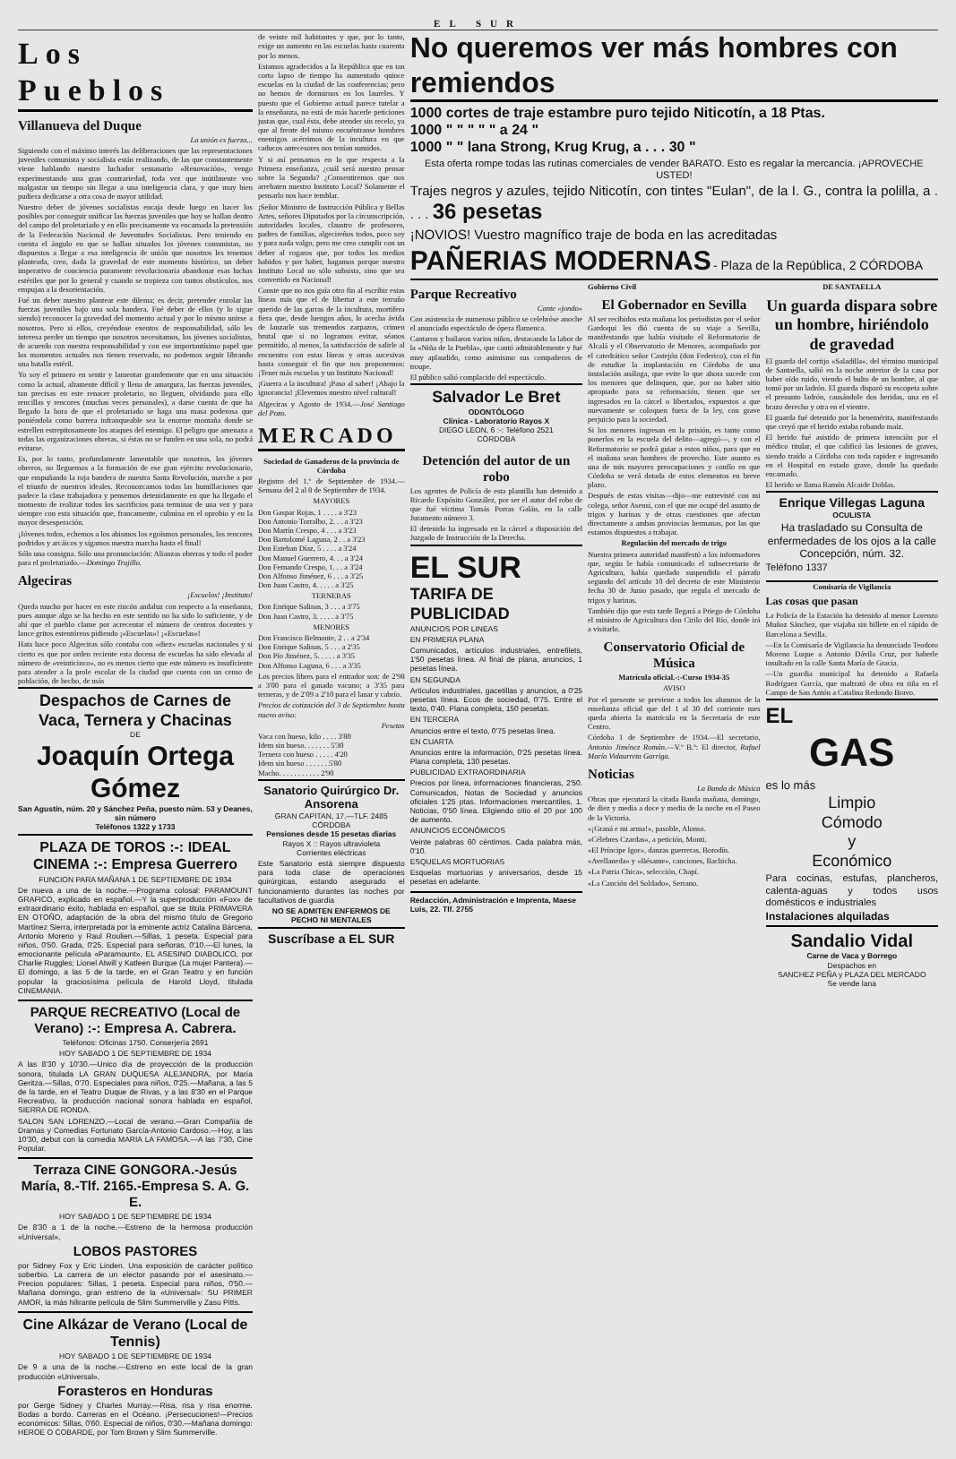EL SUR
Los Pueblos
Villanueva del Duque
La unión es fuerza...
Siguiendo con el máximo interés las deliberaciones que las representaciones juveniles comunista y socialista están realizando, de las que constantemente viene hablando nuestro luchador semanario «Renovación», vengo experimentando una gran contrariedad, toda vez que inútilmente veo malgastar un tiempo sin llegar a una inteligencia clara, y que muy bien pudiera dedicarse a otra cosa de mayor utilidad.
Nuestro deber de jóvenes socialistas encaja desde luego en hacer los posibles por conseguir unificar las fuerzas juveniles que hoy se hallan dentro del campo del proletariado y en ello precisamente va encarnada la pretensión de la Federación Nacional de Juventudes Socialistas. Pero teniendo en cuenta el ángulo en que se hallan situados los jóvenes comunistas, no dispuestos a llegar a esa inteligencia de unión que nosotros les tenemos planteada, creo, dada la gravedad de este momento histórico, un deber imperativo de conciencia puramente revolucionaria abandonar esas luchas estériles que por lo general y cuando se tropieza con tantos obstáculos, nos empujan a la desorientación.
Fué un deber nuestro plantear este dilema; es decir, pretender enrolar las fuerzas juveniles bajo una sola bandera. Fué deber de ellos (y lo sigue siendo) reconocer la gravedad del momento actual y por lo mismo unirse a nosotros. Pero si ellos, creyéndose exentos de responsabilidad, sólo les interesa perder un tiempo que nosotros necesitamos, los jóvenes socialistas, de acuerdo con nuestra responsabilidad y con ese importantísimo papel que los momentos actuales nos tienen reservado, no podemos seguir librando una batalla estéril.
Yo soy el primero en sentir y lamentar grandemente que en una situación como la actual, altamente difícil y llena de amargura, las fuerzas juveniles, tan precisas en este renacer proletario, no lleguen, olvidando para ello rencillas y rencores (muchas veces personales), a darse cuenta de que ha llegado la hora de que el proletariado se haga una masa poderosa que poniéndola como barrera infranqueable sea la enorme montaña donde se estrellen estrepitosamente los ataques del enemigo. El peligro que amenaza a todas las organizaciones obreras, si éstas no se funden en una sola, no podrá evitarse.
Es, por lo tanto, profundamente lamentable que nosotros, los jóvenes obreros, no lleguemos a la formación de ese gran ejército revolucionario, que empuñando la roja bandera de nuestra Santa Revolución, marche a por el triunfo de nuestros ideales. Reconozcamos todas las humillaciones que padece la clase trabajadora y pensemos detenidamente en que ha llegado el momento de realizar todos los sacrificios para terminar de una vez y para siempre con esta situación que, francamente, culmina en el oprobio y en la mayor desesperación.
¡Jóvenes todos, echemos a los abismos los egoísmos personales, los rencores podridos y arcáicos y sigamos nuestra marcha hasta el final!
Sólo una consigna. Sólo una pronunciación: Alianzas obreras y todo el poder para el proletariado.—Domingo Trujillo.
Algeciras
¡Escuelas! ¡Instituto!
Queda mucho por hacer en este rincón andaluz con respecto a la enseñanza, pues aunque algo se ha hecho en este sentido no ha sido lo suficiente, y de ahí que el pueblo clame por acrecentar el número de centros docentes y lance gritos estentóreos pidiendo ¡«Escuelas»! ¡«Escuelas»!
Hata hace poco Algeciras sólo contaba con «diez» escuelas nacionales y si cierto es que por orden reciente esta docena de escuelas ha sido elevada al número de «veinticinco», no es menos cierto que este número es insuficiente para atender a la prole escolar de la ciudad que cuenta con un censo de población, de hecho, de más
Despachos de Carnes de Vaca, Ternera y Chacinas
DE
Joaquín Ortega Gómez
San Agustín, núm. 20 y Sánchez Peña, puesto núm. 53 y Deanes, sin número
Teléfonos 1322 y 1733
PLAZA DE TOROS :-: IDEAL CINEMA :-: Empresa Guerrero
FUNCION PARA MAÑANA 1 DE SEPTIEMBRE DE 1934
De nueva a una de la noche.—Programa colosal: PARAMOUNT GRAFICO, explicado en español.—Y la superproducción «Fox» de extraordinario éxito, hablada en español, que se titula PRIMAVERA EN OTOÑO, adaptación de la obra del mismo título de Gregorio Martínez Sierra, interpretada por la eminente actriz Catalina Bárcena, Antonio Moreno y Raul Roulien.—Sillas, 1 peseta. Especial para niños, 0'50. Grada, 0'25. Especial para señoras, 0'10.—El lunes, la emocionante película «Paramount», EL ASESINO DIABOLICO, por Charlie Ruggles; Lionel Atwill y Katleen Burque (La mujer Pantera).—El domingo, a las 5 de la tarde, en el Gran Teatro y en función popular la graciosísima película de Harold Lloyd, titulada CINEMANIA.
PARQUE RECREATIVO (Local de Verano) :-: Empresa A. Cabrera.
Teléfonos: Oficinas 1750. Conserjería 2691
HOY SABADO 1 DE SEPTIEMBRE DE 1934
A las 8'30 y 10'30.—Unico día de proyección de la producción sonora, titulada LA GRAN DUQUESA ALEJANDRA, por María Geritza.—Sillas, 0'70. Especiales para niños, 0'25.—Mañana, a las 5 de la tarde, en el Teatro Duque de Rivas, y a las 8'30 en el Parque Recreativo, la producción nacional sonora hablada en español, SIERRA DE RONDA.
SALON SAN LORENZO.—Local de verano.—Gran Compañía de Dramas y Comedias Fortunato García-Antonio Cardoso.—Hoy, a las 10'30, debut con la comedia MARIA LA FAMOSA.—A las 7'30, Cine Popular.
Terraza CINE GONGORA.-Jesús María, 8.-Tlf. 2165.-Empresa S. A. G. E.
HOY SABADO 1 DE SEPTIEMBRE DE 1934
De 8'30 a 1 de la noche.—Estreno de la hermosa producción «Universal»,
LOBOS PASTORES
por Sidney Fox y Eric Linden. Una exposición de carácter político soberbio. La carrera de un elector pasando por el asesinato.—Precios populares: Sillas, 1 peseta. Especial para niños, 0'50.—Mañana domingo, gran estreno de la «Universal»: SU PRIMER AMOR, la más hilirante película de Slim Summerville y Zasu Pitts.
Cine Alkázar de Verano (Local de Tennis)
HOY SABADO 1 DE SEPTIEMBRE DE 1934
De 9 a una de la noche.—Estreno en este local de la gran producción «Universal»,
Forasteros en Honduras
por Gerge Sidney y Charles Murray.—Risa, risa y risa enorme. Bodas a bordo. Carreras en el Océano. ¡Persecuciones!—Precios económicos: Sillas, 0'60. Especial de niños, 0'30.—Mañana domingo: HEROE O COBARDE, por Tom Brown y Slim Summerville.
de veinte mil habitantes y que, por lo tanto, exige un aumento en las escuelas hasta cuarenta por lo menos.
Estamos agradecidos a la República que en tan corto lapso de tiempo ha aumentado quince escuelas en la ciudad de las conferencias; pero no hemos de dormirnos en los laureles. Y puesto que el Gobierno actual parece tutelar a la enseñanza, no está de más hacerle peticiones justas que, cual ésta, debe atender sin recelo, ya que al frente del mismo encuéntranse hombres enemigos acérrimos de la incultura en que caducos antecesores nos tenían sumidos.
Y si así pensamos en lo que respecta a la Primera enseñanza, ¿cuál será nuestro pensar sobre la Segunda? ¿Consentiremos que nos arrebaten nuestro Instituto Local? Solamente el pensarlo nos hace temblar.
¡Señor Ministro de Instrucción Pública y Bellas Artes, señores Diputados por la circunscripción, autoridades locales, claustro de profesores, padres de familias, algecireños todos, poco soy y para nada valgo, pero me creo cumplir con un deber al rogaros que, por todos los medios habidos y por haber, hagamos porque nuestro Instituto Local no sólo subsista, sino que sea convertido en Nacional!
Conste que no nos guía otro fin al escribir estas líneas más que el de libertar a este terruño querido de las garras de la incultura, mortífera fiera que, desde luengos años, lo acecha ávida de lanzarle sus tremendos zarpazos, crimen brutal que si no logramos evitar, séanos permitido, al menos, la satisfacción de salirle al encuentro con estas líneas y otras sucesivas hasta conseguir el fin que nos proponemos: ¡Tener más escuelas y un Instituto Nacional!
¡Guerra a la incultura! ¡Paso al saber! ¡Abajo la ignorancia! ¡Elevemos nuestro nivel cultural!
Algeciras y Agosto de 1934.—José Santiago del Pozo.
MERCADO
Sociedad de Ganaderos de la provincia de Córdoba
Registro del 1.º de Septiembre de 1934.—Semana del 2 al 8 de Septiembre de 1934.
MAYORES
Don Gaspar Rojas, 1 . . . . a 3'23
Don Antonio Torralbo, 2. . . a 3'23
Don Martín Crespo, 4 . . . a 3'23
Don Bartolomé Laguna, 2 . . a 3'23
Don Esteban Díaz, 5 . . . . a 3'24
Don Manuel Guerrero, 4. . . a 3'24
Don Fernando Crespo, 1. . . a 3'24
Don Alfonso Jiménez, 6 . . . a 3'25
Don Juan Castro, 4. . . . . a 3'25
TERNERAS
Don Enrique Salinas, 3 . . . a 3'75
Don Juan Castro, 3. . . . . a 3'75
MENORES
Don Francisco Belmonte, 2 . . a 2'34
Don Enrique Salinas, 5 . . . a 2'35
Don Pío Jiménez, 5. . . . . a 3'35
Don Alfonso Laguna, 6 . . . a 3'35
Los precios libres para el entrador son: de 2'98 a 3'00 para el ganado vacuno; a 3'35 para terneras, y de 2'09 a 2'10 para el lanar y cabrío.
Precios de cotización del 3 de Septiembre hasta nuevo aviso:
Pesetas
Vaca con hueso, kilo . . . . 3'80
Idem sin hueso. . . . . . . 5'30
Ternera con hueso . . . . . 4'20
Idem sin hueso . . . . . . 5'80
Macho. . . . . . . . . . . 2'90
Sanatorio Quirúrgico Dr. Ansorena
GRAN CAPITAN, 17.—TLF. 2485
CÓRDOBA
Pensiones desde 15 pesetas diarias
Rayos X :: Rayos ultravioleta
Corrientes eléctricas
Este Sanatorio está siempre dispuesto para toda clase de operaciones quirúrgicas, estando asegurado el funcionamiento durantes las noches por facultativos de guardia
NO SE ADMITEN ENFERMOS DE PECHO NI MENTALES
Suscríbase a EL SUR
No queremos ver más hombres con remiendos
1000 cortes de traje estambre puro tejido Niticotín, a 18 Ptas.
1000 " " " " " a 24 "
1000 " " lana Strong, Krug Krug, a . . . 30 "
Esta oferta rompe todas las rutinas comerciales de vender BARATO. Esto es regalar la mercancía. ¡APROVECHE USTED!
Trajes negros y azules, tejido Niticotín, con tintes "Eulan", de la I. G., contra la polilla, a . . . . 36 pesetas
¡NOVIOS! Vuestro magnífico traje de boda en las acreditadas
PAÑERIAS MODERNAS - Plaza de la República, 2 CÓRDOBA
Parque Recreativo
Cante «jondo»
Con asistencia de numeroso público se celebróse anoche el anunciado espectáculo de ópera flamenca.
Cantaron y bailaron varios niños, destacando la labor de la «Niña de la Puebla», que cantó admirablemente y fué muy aplaudido, como asimismo sus compañeros de troupe.
El público salió complacido del espectáculo.
Salvador Le Bret
ODONTÓLOGO
Clínica - Laboratorio Rayos X
DIEGO LEON, 6 :-: Teléfono 2521
CÓRDOBA
Detención del autor de un robo
Los agentes de Policía de esta plantilla han detenido a Ricardo Expósito González, por ser el autor del robo de que fué víctima Tomás Porras Galán, en la calle Juramento número 3.
El detenido ha ingresado en la cárcel a disposición del Juzgado de Instrucción de la Derecha.
EL SUR
TARIFA DE PUBLICIDAD
ANUNCIOS POR LINEAS
EN PRIMERA PLANA
Comunicados, artículos industriales, entrefilets, 1'50 pesetas línea. Al final de plana, anuncios, 1 pesetas línea.
EN SEGUNDA
Artículos industriales, gacetillas y anuncios, a 0'25 pesetas línea. Ecos de sociedad, 0'75. Entre el texto, 0'40. Plana completa, 150 pesetas.
EN TERCERA
Anuncios entre el texto, 0'75 pesetas línea.
EN CUARTA
Anuncios entre la información, 0'25 pesetas línea. Plana completa, 130 pesetas.
PUBLICIDAD EXTRAORDINARIA
Precios por línea, informaciones financieras, 2'50. Comunicados, Notas de Sociedad y anuncios oficiales 1'25 ptas. Informaciones mercantiles, 1. Noticias, 0'50 línea. Eligiendo sitio el 20 por 100 de aumento.
ANUNCIOS ECONÓMICOS
Veinte palabras 60 céntimos. Cada palabra más, 0'10.
ESQUELAS MORTUORIAS
Esquelas mortuorias y aniversarios, desde 15 pesetas en adelante.
Redacción, Administración e Imprenta, Maese Luis, 22. Tlf. 2755
Gobierno Civil
El Gobernador en Sevilla
Al ser recibidos esta mañana los periodistas por el señor Gardoqui les dió cuenta de su viaje a Sevilla, manifestando que había visitado el Reformatorio de Alcalá y el Observatorio de Menores, acompañado por el catedrático señor Castejón (don Federico), con el fin de estudiar la implantación en Córdoba de una instalación análoga, que evite lo que ahora sucede con los menores que delinquen, que, por no haber sitio apropiado para su reformación, tienen que ser ingresados en la cárcel o libertados, expuestos a que nuevamente se coloquen fuera de la ley, con grave perjuicio para la sociedad.
Si los menores ingresan en la prisión, es tanto como ponerlos en la escuela del delito—agregó—, y con el Reformatorio se podrá guiar a estos niños, para que en el mañana sean hombres de provecho. Este asunto es una de mis mayores preocupaciones y confío en que Córdoba se verá dotada de estos elementos en breve plazo.
Después de estas visitas—dijo—me entrevisté con mi colega, señor Asensi, con el que me ocupé del asunto de trigos y harinas y de otras cuestiones que afectan directamente a ambas provincias hermanas, por las que estamos dispuestos a trabajar.
Regulación del mercado de trigo
Nuestra primera autoridad manifestó a los informadores que, según le había comunicado el subsecretario de Agricultura, había quedado suspendido el párrafo segundo del artículo 10 del decreto de este Ministerio fecha 30 de Junio pasado, que regula el mercado de trigos y harinas.
También dijo que esta tarde llegará a Priego de Córdoba el ministro de Agricultura don Cirilo del Río, donde irá a visitarlo.
Conservatorio Oficial de Música
Matrícula oficial.-:-Curso 1934-35
AVISO
Por el presente se previene a todos los alumnos de la enseñanza oficial que del 1 al 30 del corriente mes queda abierta la matrícula en la Secretaría de este Centro.
Córdoba 1 de Septiembre de 1934.—El secretario, Antonio Jiménez Román.—V.º B.º: El director, Rafael María Vidaurreta Garriga.
Noticias
La Banda de Música
Obras que ejecutará la citada Banda mañana, domingo, de diez y media a doce y media de la noche en el Paseo de la Victoria.
«¡Graná e mi arma!», pasoble, Alonso.
«Célebres Czardas», a petición, Monti.
«El Príncipe Igor», danzas guerreras, Borodín.
«Avellaneda» y «Bésame», canciones, Bachicha.
«La Patria Chica», selección, Chapí.
«La Canción del Soldado», Serrano.
DE SANTAELLA
Un guarda dispara sobre un hombre, hiriéndolo de gravedad
El guarda del cortijo «Saladilla», del término municipal de Santaella, salió en la noche anterior de la casa por haber oído ruido, viendo el bulto de un hombre, al que tomó por un ladrón. El guarda disparó su escopeta sobre el presunto ladrón, causándole dos heridas, una en el brazo derecho y otra en el vientre.
El guarda fué detenido por la benemérita, manifestando que creyó que el herido estaba robando maíz.
El herido fué asistido de primera intención por el médico titular, el que calificó las lesiones de graves, siendo traído a Córdoba con toda rapidez e ingresando en el Hospital en estado grave, donde ha quedado encamado.
El herido se llama Ramón Alcaide Doblas.
Enrique Villegas Laguna
OCULISTA
Ha trasladado su Consulta de enfermedades de los ojos a la calle Concepción, núm. 32.
Teléfono 1337
Comisaría de Vigilancia
Las cosas que pasan
La Policía de la Estación ha detenido al menor Lorenzo Muñoz Sánchez, que viajaba sin billete en el rápido de Barcelona a Sevilla.
—En la Comisaría de Vigilancia ha denunciado Teodoro Moreno Luque a Antonio Dávila Cruz, por haberle insultado en la calle Santa María de Gracia.
—Un guardia municipal ha detenido a Rafaela Rodríguez García, que maltrató de obra en riña en el Campo de San Antón a Catalina Redondo Bravo.
EL
GAS
es lo más
Limpio
Cómodo
y
Económico
Para cocinas, estufas, plancheros, calenta-aguas y todos usos domésticos e industriales
Instalaciones alquiladas
Sandalio Vidal
Carne de Vaca y Borrego
Despachos en
SANCHEZ PEÑA y PLAZA DEL MERCADO
Se vende lana